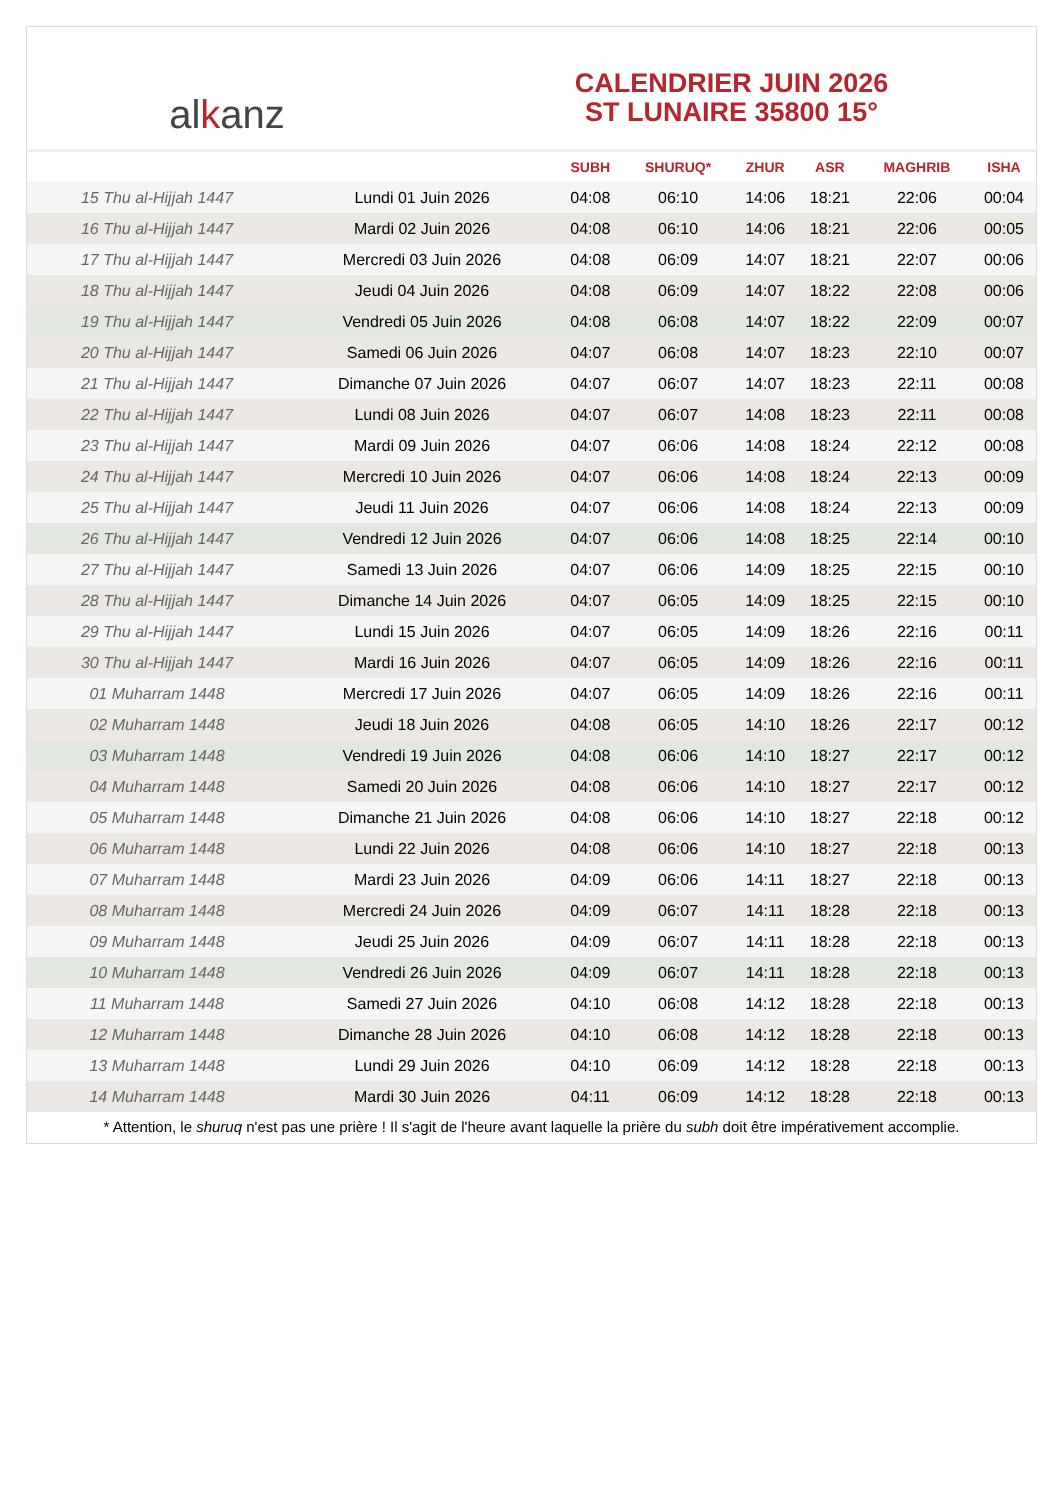al k anz
CALENDRIER JUIN 2026
ST LUNAIRE 35800 15°
| | | SUBH | SHURUQ* | ZHUR | ASR | MAGHRIB | ISHA |
| --- | --- | --- | --- | --- | --- | --- | --- |
| 15 Thu al-Hijjah 1447 | Lundi 01 Juin 2026 | 04:08 | 06:10 | 14:06 | 18:21 | 22:06 | 00:04 |
| 16 Thu al-Hijjah 1447 | Mardi 02 Juin 2026 | 04:08 | 06:10 | 14:06 | 18:21 | 22:06 | 00:05 |
| 17 Thu al-Hijjah 1447 | Mercredi 03 Juin 2026 | 04:08 | 06:09 | 14:07 | 18:21 | 22:07 | 00:06 |
| 18 Thu al-Hijjah 1447 | Jeudi 04 Juin 2026 | 04:08 | 06:09 | 14:07 | 18:22 | 22:08 | 00:06 |
| 19 Thu al-Hijjah 1447 | Vendredi 05 Juin 2026 | 04:08 | 06:08 | 14:07 | 18:22 | 22:09 | 00:07 |
| 20 Thu al-Hijjah 1447 | Samedi 06 Juin 2026 | 04:07 | 06:08 | 14:07 | 18:23 | 22:10 | 00:07 |
| 21 Thu al-Hijjah 1447 | Dimanche 07 Juin 2026 | 04:07 | 06:07 | 14:07 | 18:23 | 22:11 | 00:08 |
| 22 Thu al-Hijjah 1447 | Lundi 08 Juin 2026 | 04:07 | 06:07 | 14:08 | 18:23 | 22:11 | 00:08 |
| 23 Thu al-Hijjah 1447 | Mardi 09 Juin 2026 | 04:07 | 06:06 | 14:08 | 18:24 | 22:12 | 00:08 |
| 24 Thu al-Hijjah 1447 | Mercredi 10 Juin 2026 | 04:07 | 06:06 | 14:08 | 18:24 | 22:13 | 00:09 |
| 25 Thu al-Hijjah 1447 | Jeudi 11 Juin 2026 | 04:07 | 06:06 | 14:08 | 18:24 | 22:13 | 00:09 |
| 26 Thu al-Hijjah 1447 | Vendredi 12 Juin 2026 | 04:07 | 06:06 | 14:08 | 18:25 | 22:14 | 00:10 |
| 27 Thu al-Hijjah 1447 | Samedi 13 Juin 2026 | 04:07 | 06:06 | 14:09 | 18:25 | 22:15 | 00:10 |
| 28 Thu al-Hijjah 1447 | Dimanche 14 Juin 2026 | 04:07 | 06:05 | 14:09 | 18:25 | 22:15 | 00:10 |
| 29 Thu al-Hijjah 1447 | Lundi 15 Juin 2026 | 04:07 | 06:05 | 14:09 | 18:26 | 22:16 | 00:11 |
| 30 Thu al-Hijjah 1447 | Mardi 16 Juin 2026 | 04:07 | 06:05 | 14:09 | 18:26 | 22:16 | 00:11 |
| 01 Muharram 1448 | Mercredi 17 Juin 2026 | 04:07 | 06:05 | 14:09 | 18:26 | 22:16 | 00:11 |
| 02 Muharram 1448 | Jeudi 18 Juin 2026 | 04:08 | 06:05 | 14:10 | 18:26 | 22:17 | 00:12 |
| 03 Muharram 1448 | Vendredi 19 Juin 2026 | 04:08 | 06:06 | 14:10 | 18:27 | 22:17 | 00:12 |
| 04 Muharram 1448 | Samedi 20 Juin 2026 | 04:08 | 06:06 | 14:10 | 18:27 | 22:17 | 00:12 |
| 05 Muharram 1448 | Dimanche 21 Juin 2026 | 04:08 | 06:06 | 14:10 | 18:27 | 22:18 | 00:12 |
| 06 Muharram 1448 | Lundi 22 Juin 2026 | 04:08 | 06:06 | 14:10 | 18:27 | 22:18 | 00:13 |
| 07 Muharram 1448 | Mardi 23 Juin 2026 | 04:09 | 06:06 | 14:11 | 18:27 | 22:18 | 00:13 |
| 08 Muharram 1448 | Mercredi 24 Juin 2026 | 04:09 | 06:07 | 14:11 | 18:28 | 22:18 | 00:13 |
| 09 Muharram 1448 | Jeudi 25 Juin 2026 | 04:09 | 06:07 | 14:11 | 18:28 | 22:18 | 00:13 |
| 10 Muharram 1448 | Vendredi 26 Juin 2026 | 04:09 | 06:07 | 14:11 | 18:28 | 22:18 | 00:13 |
| 11 Muharram 1448 | Samedi 27 Juin 2026 | 04:10 | 06:08 | 14:12 | 18:28 | 22:18 | 00:13 |
| 12 Muharram 1448 | Dimanche 28 Juin 2026 | 04:10 | 06:08 | 14:12 | 18:28 | 22:18 | 00:13 |
| 13 Muharram 1448 | Lundi 29 Juin 2026 | 04:10 | 06:09 | 14:12 | 18:28 | 22:18 | 00:13 |
| 14 Muharram 1448 | Mardi 30 Juin 2026 | 04:11 | 06:09 | 14:12 | 18:28 | 22:18 | 00:13 |
* Attention, le shuruq n'est pas une prière ! Il s'agit de l'heure avant laquelle la prière du subh doit être impérativement accomplie.